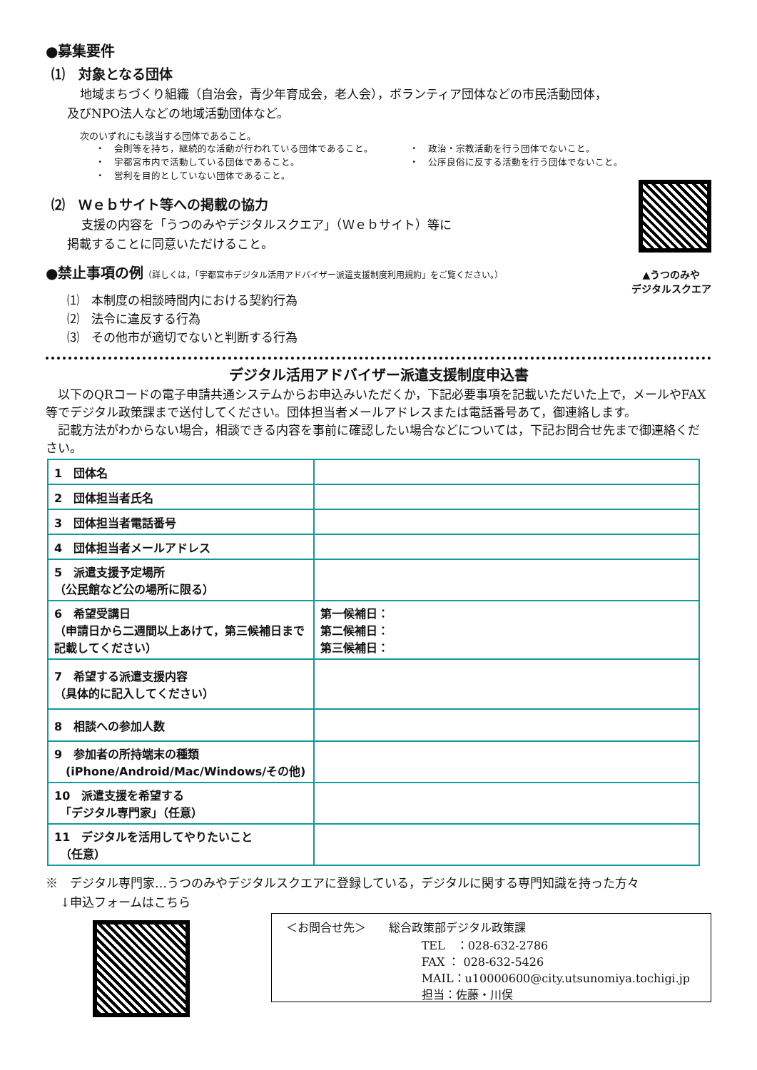●募集要件
⑴　対象となる団体
地域まちづくり組織（自治会，青少年育成会，老人会），ボランティア団体などの市民活動団体，
及びNPO法人などの地域活動団体など。
次のいずれにも該当する団体であること。
・　会則等を持ち，継続的な活動が行われている団体であること。
・　宇都宮市内で活動している団体であること。
・　営利を目的としていない団体であること。
・　政治・宗教活動を行う団体でないこと。
・　公序良俗に反する活動を行う団体でないこと。
⑵　Ｗｅｂサイト等への掲載の協力
支援の内容を「うつのみやデジタルスクエア」（Ｗｅｂサイト）等に
掲載することに同意いただけること。
●禁止事項の例（詳しくは，「宇都宮市デジタル活用アドバイザー派遣支援制度利用規約」をご覧ください。）
⑴　本制度の相談時間内における契約行為
⑵　法令に違反する行為
⑶　その他市が適切でないと判断する行為
▲うつのみや
デジタルスクエア
デジタル活用アドバイザー派遣支援制度申込書
　以下のQRコードの電子申請共通システムからお申込みいただくか，下記必要事項を記載いただいた上で，メールやFAX等でデジタル政策課まで送付してください。団体担当者メールアドレスまたは電話番号あて，御連絡します。
　記載方法がわからない場合，相談できる内容を事前に確認したい場合などについては，下記お問合せ先まで御連絡ください。
| 1 団体名 | |
| 2 団体担当者氏名 | |
| 3 団体担当者電話番号 | |
| 4 団体担当者メールアドレス | |
| 5 派遣支援予定場所 （公民館など公の場所に限る） | |
| 6 希望受講日 （申請日から二週間以上あけて，第三候補日まで記載してください） | 第一候補日： 第二候補日： 第三候補日： |
| 7 希望する派遣支援内容 （具体的に記入してください） | |
| 8 相談への参加人数 | |
| 9 参加者の所持端末の種類 (iPhone/Android/Mac/Windows/その他) | |
| 10 派遣支援を希望する 「デジタル専門家」（任意） | |
| 11 デジタルを活用してやりたいこと （任意） | |
※　デジタル専門家…うつのみやデジタルスクエアに登録している，デジタルに関する専門知識を持った方々
↓申込フォームはこちら
＜お問合せ先＞　　総合政策部デジタル政策課
TEL　：028-632-2786
FAX ： 028-632-5426
MAIL：u10000600@city.utsunomiya.tochigi.jp
担当：佐藤・川俣